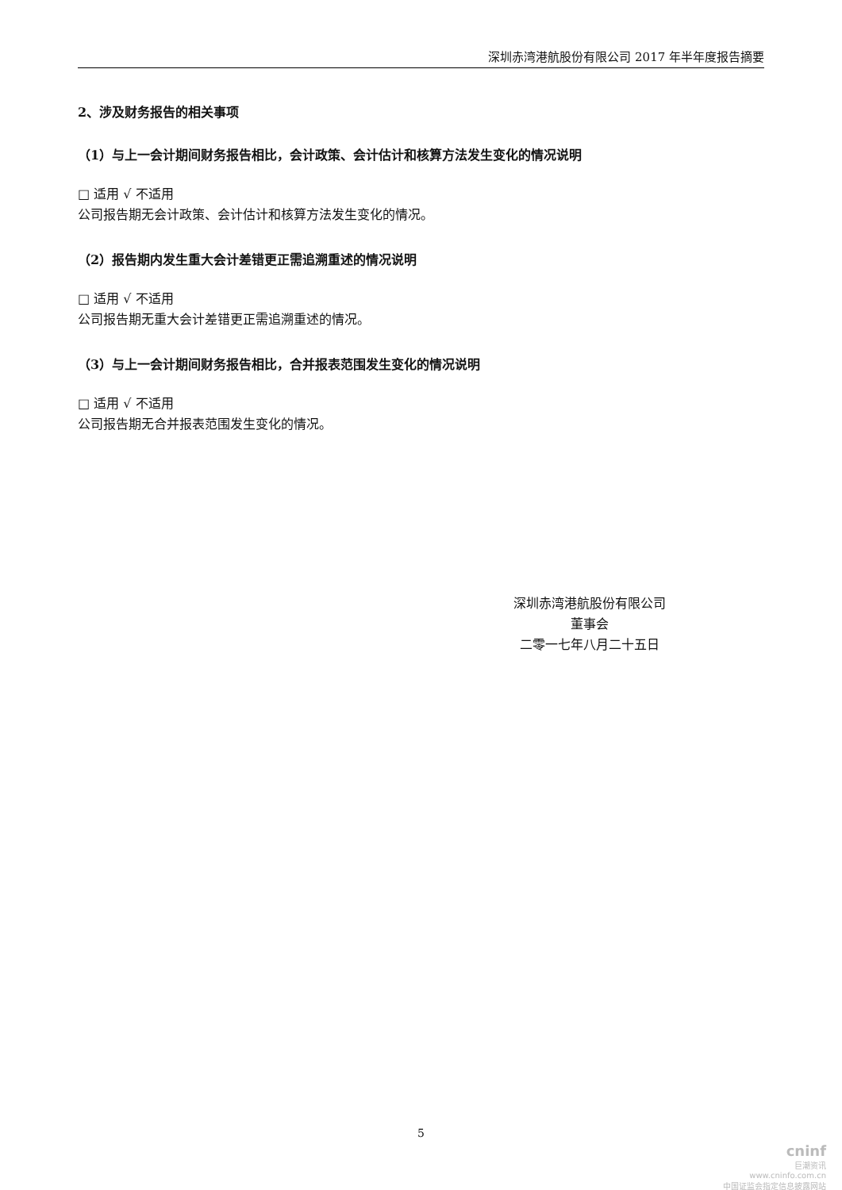深圳赤湾港航股份有限公司 2017 年半年度报告摘要
2、涉及财务报告的相关事项
（1）与上一会计期间财务报告相比，会计政策、会计估计和核算方法发生变化的情况说明
□ 适用 √ 不适用
公司报告期无会计政策、会计估计和核算方法发生变化的情况。
（2）报告期内发生重大会计差错更正需追溯重述的情况说明
□ 适用 √ 不适用
公司报告期无重大会计差错更正需追溯重述的情况。
（3）与上一会计期间财务报告相比，合并报表范围发生变化的情况说明
□ 适用 √ 不适用
公司报告期无合并报表范围发生变化的情况。
深圳赤湾港航股份有限公司
董事会
二零一七年八月二十五日
5
cninf
巨潮资讯
www.cninfo.com.cn
中国证监会指定信息披露网站